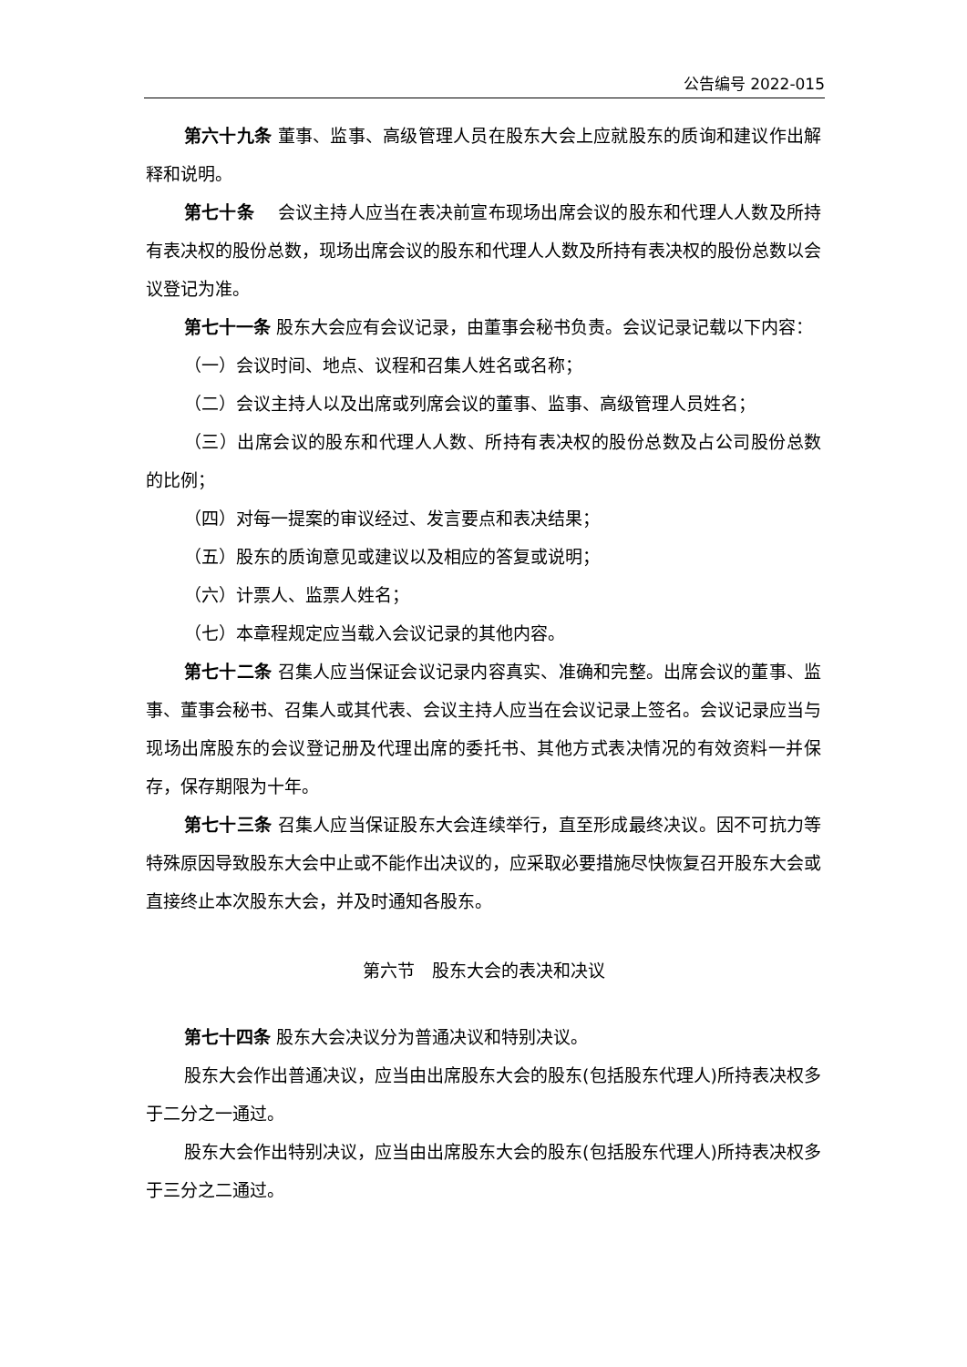公告编号 2022-015
第六十九条 董事、监事、高级管理人员在股东大会上应就股东的质询和建议作出解释和说明。
第七十条　 会议主持人应当在表决前宣布现场出席会议的股东和代理人人数及所持有表决权的股份总数，现场出席会议的股东和代理人人数及所持有表决权的股份总数以会议登记为准。
第七十一条 股东大会应有会议记录，由董事会秘书负责。会议记录记载以下内容：
（一）会议时间、地点、议程和召集人姓名或名称；
（二）会议主持人以及出席或列席会议的董事、监事、高级管理人员姓名；
（三）出席会议的股东和代理人人数、所持有表决权的股份总数及占公司股份总数的比例；
（四）对每一提案的审议经过、发言要点和表决结果；
（五）股东的质询意见或建议以及相应的答复或说明；
（六）计票人、监票人姓名；
（七）本章程规定应当载入会议记录的其他内容。
第七十二条 召集人应当保证会议记录内容真实、准确和完整。出席会议的董事、监事、董事会秘书、召集人或其代表、会议主持人应当在会议记录上签名。会议记录应当与现场出席股东的会议登记册及代理出席的委托书、其他方式表决情况的有效资料一并保存，保存期限为十年。
第七十三条 召集人应当保证股东大会连续举行，直至形成最终决议。因不可抗力等特殊原因导致股东大会中止或不能作出决议的，应采取必要措施尽快恢复召开股东大会或直接终止本次股东大会，并及时通知各股东。
第六节　股东大会的表决和决议
第七十四条 股东大会决议分为普通决议和特别决议。
股东大会作出普通决议，应当由出席股东大会的股东(包括股东代理人)所持表决权多于二分之一通过。
股东大会作出特别决议，应当由出席股东大会的股东(包括股东代理人)所持表决权多于三分之二通过。